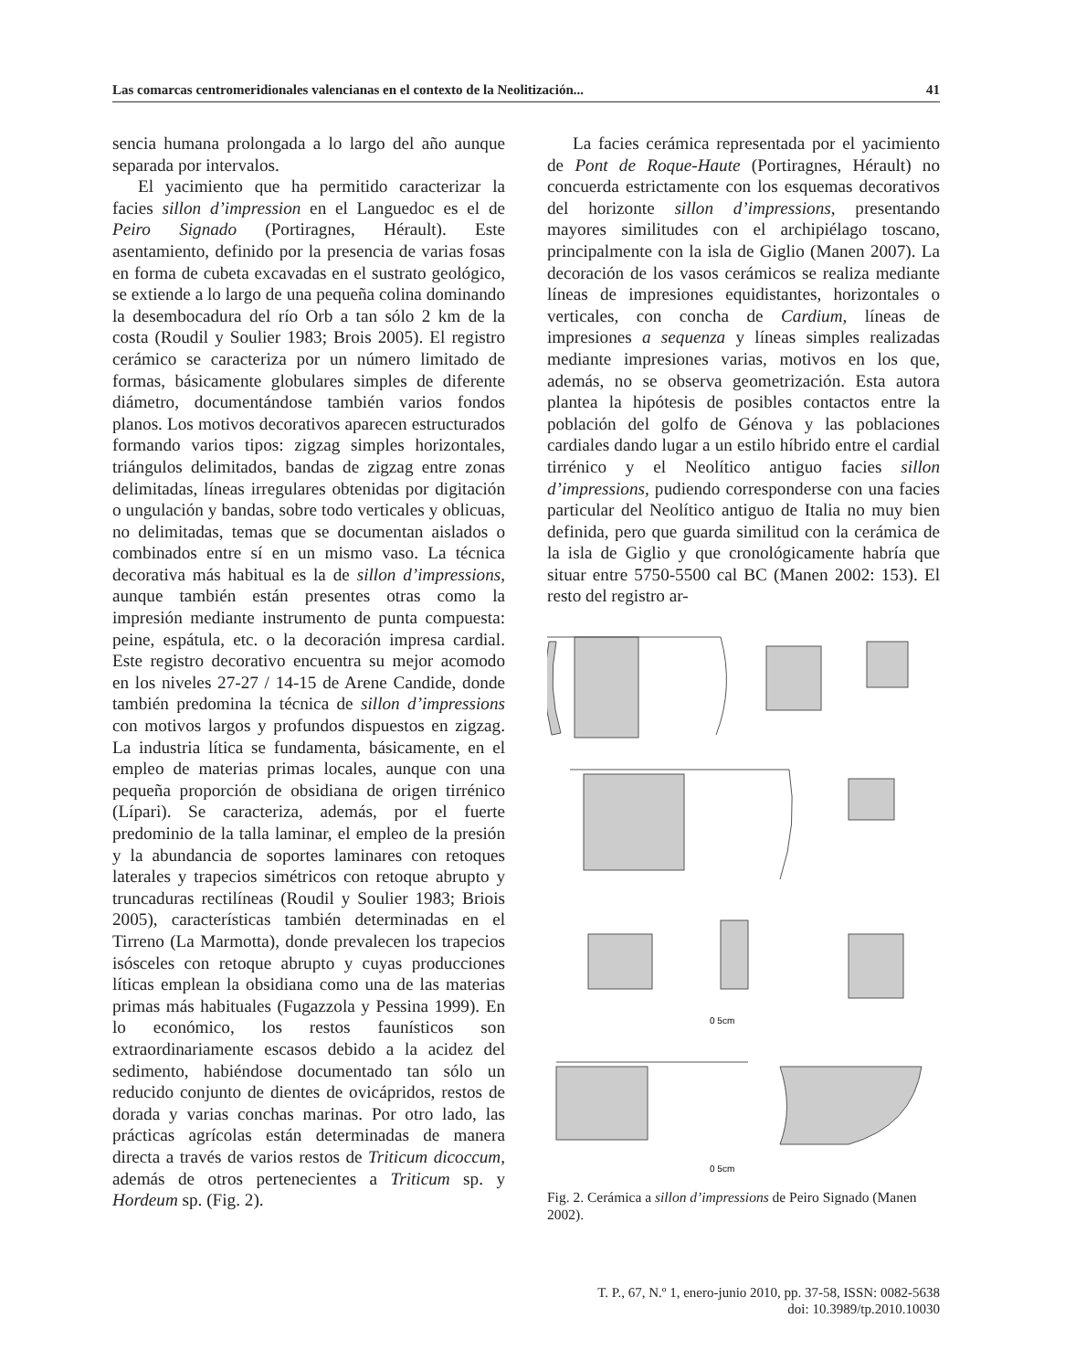Las comarcas centromeridionales valencianas en el contexto de la Neolitización... 41
sencia humana prolongada a lo largo del año aunque separada por intervalos.
El yacimiento que ha permitido caracterizar la facies sillon d’impression en el Languedoc es el de Peiro Signado (Portiragnes, Hérault). Este asentamiento, definido por la presencia de varias fosas en forma de cubeta excavadas en el sustrato geológico, se extiende a lo largo de una pequeña colina dominando la desembocadura del río Orb a tan sólo 2 km de la costa (Roudil y Soulier 1983; Brois 2005). El registro cerámico se caracteriza por un número limitado de formas, básicamente globulares simples de diferente diámetro, documentándose también varios fondos planos. Los motivos decorativos aparecen estructurados formando varios tipos: zigzag simples horizontales, triángulos delimitados, bandas de zigzag entre zonas delimitadas, líneas irregulares obtenidas por digitación o ungulación y bandas, sobre todo verticales y oblicuas, no delimitadas, temas que se documentan aislados o combinados entre sí en un mismo vaso. La técnica decorativa más habitual es la de sillon d’impressions, aunque también están presentes otras como la impresión mediante instrumento de punta compuesta: peine, espátula, etc. o la decoración impresa cardial. Este registro decorativo encuentra su mejor acomodo en los niveles 27-27 / 14-15 de Arene Candide, donde también predomina la técnica de sillon d’impressions con motivos largos y profundos dispuestos en zigzag. La industria lítica se fundamenta, básicamente, en el empleo de materias primas locales, aunque con una pequeña proporción de obsidiana de origen tirrénico (Lípari). Se caracteriza, además, por el fuerte predominio de la talla laminar, el empleo de la presión y la abundancia de soportes laminares con retoques laterales y trapecios simétricos con retoque abrupto y truncaduras rectilíneas (Roudil y Soulier 1983; Briois 2005), características también determinadas en el Tirreno (La Marmotta), donde prevalecen los trapecios isósceles con retoque abrupto y cuyas producciones líticas emplean la obsidiana como una de las materias primas más habituales (Fugazzola y Pessina 1999). En lo económico, los restos faunísticos son extraordinariamente escasos debido a la acidez del sedimento, habiéndose documentado tan sólo un reducido conjunto de dientes de ovicápridos, restos de dorada y varias conchas marinas. Por otro lado, las prácticas agrícolas están determinadas de manera directa a través de varios restos de Triticum dicoccum, además de otros pertenecientes a Triticum sp. y Hordeum sp. (Fig. 2).
La facies cerámica representada por el yacimiento de Pont de Roque-Haute (Portiragnes, Hérault) no concuerda estrictamente con los esquemas decorativos del horizonte sillon d’impressions, presentando mayores similitudes con el archipiélago toscano, principalmente con la isla de Giglio (Manen 2007). La decoración de los vasos cerámicos se realiza mediante líneas de impresiones equidistantes, horizontales o verticales, con concha de Cardium, líneas de impresiones a sequenza y líneas simples realizadas mediante impresiones varias, motivos en los que, además, no se observa geometrización. Esta autora plantea la hipótesis de posibles contactos entre la población del golfo de Génova y las poblaciones cardiales dando lugar a un estilo híbrido entre el cardial tirrénico y el Neolítico antiguo facies sillon d’impressions, pudiendo corresponderse con una facies particular del Neolítico antiguo de Italia no muy bien definida, pero que guarda similitud con la cerámica de la isla de Giglio y que cronológicamente habría que situar entre 5750-5500 cal BC (Manen 2002: 153). El resto del registro ar-
0 5cm
0 5cm
Fig. 2. Cerámica a sillon d’impressions de Peiro Signado (Manen 2002).
T. P., 67, N.º 1, enero-junio 2010, pp. 37-58, ISSN: 0082-5638
doi: 10.3989/tp.2010.10030